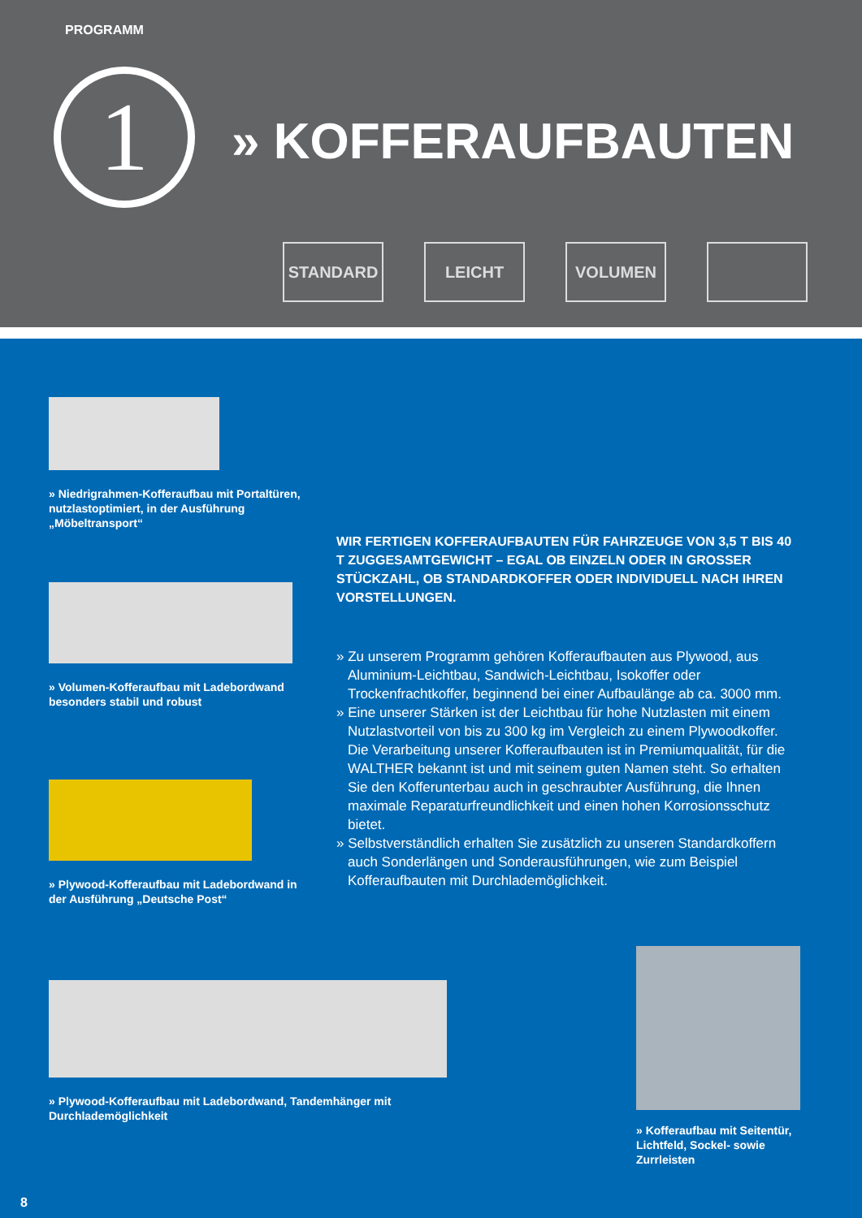PROGRAMM
1 » KOFFERAUFBAUTEN
STANDARD LEICHT VOLUMEN
» Niedrigrahmen-Kofferaufbau mit Portaltüren, nutzlastoptimiert, in der Ausführung „Möbeltransport“
» Volumen-Kofferaufbau mit Ladebordwand besonders stabil und robust
» Plywood-Kofferaufbau mit Ladebordwand in der Ausführung „Deutsche Post“
» Plywood-Kofferaufbau mit Ladebordwand, Tandemhänger mit Durchlademöglichkeit
» Kofferaufbau mit Seitentür, Lichtfeld, Sockel- sowie Zurrleisten
WIR FERTIGEN KOFFERAUFBAUTEN FÜR FAHRZEUGE VON 3,5 T BIS 40 T ZUGGESAMTGEWICHT – EGAL OB EINZELN ODER IN GROSSER STÜCKZAHL, OB STANDARDKOFFER ODER INDIVIDUELL NACH IHREN VORSTELLUNGEN.
» Zu unserem Programm gehören Kofferaufbauten aus Plywood, aus Aluminium-Leichtbau, Sandwich-Leichtbau, Isokoffer oder Trockenfrachtkoffer, beginnend bei einer Aufbaulänge ab ca. 3000 mm.
» Eine unserer Stärken ist der Leichtbau für hohe Nutzlasten mit einem Nutzlastvorteil von bis zu 300 kg im Vergleich zu einem Plywoodkoffer. Die Verarbeitung unserer Kofferaufbauten ist in Premiumqualität, für die WALTHER bekannt ist und mit seinem guten Namen steht. So erhalten Sie den Kofferunterbau auch in geschraubter Ausführung, die Ihnen maximale Reparaturfreundlichkeit und einen hohen Korrosionsschutz bietet.
» Selbstverständlich erhalten Sie zusätzlich zu unseren Standardkoffern auch Sonderlängen und Sonderausführungen, wie zum Beispiel Kofferaufbauten mit Durchlademöglichkeit.
8